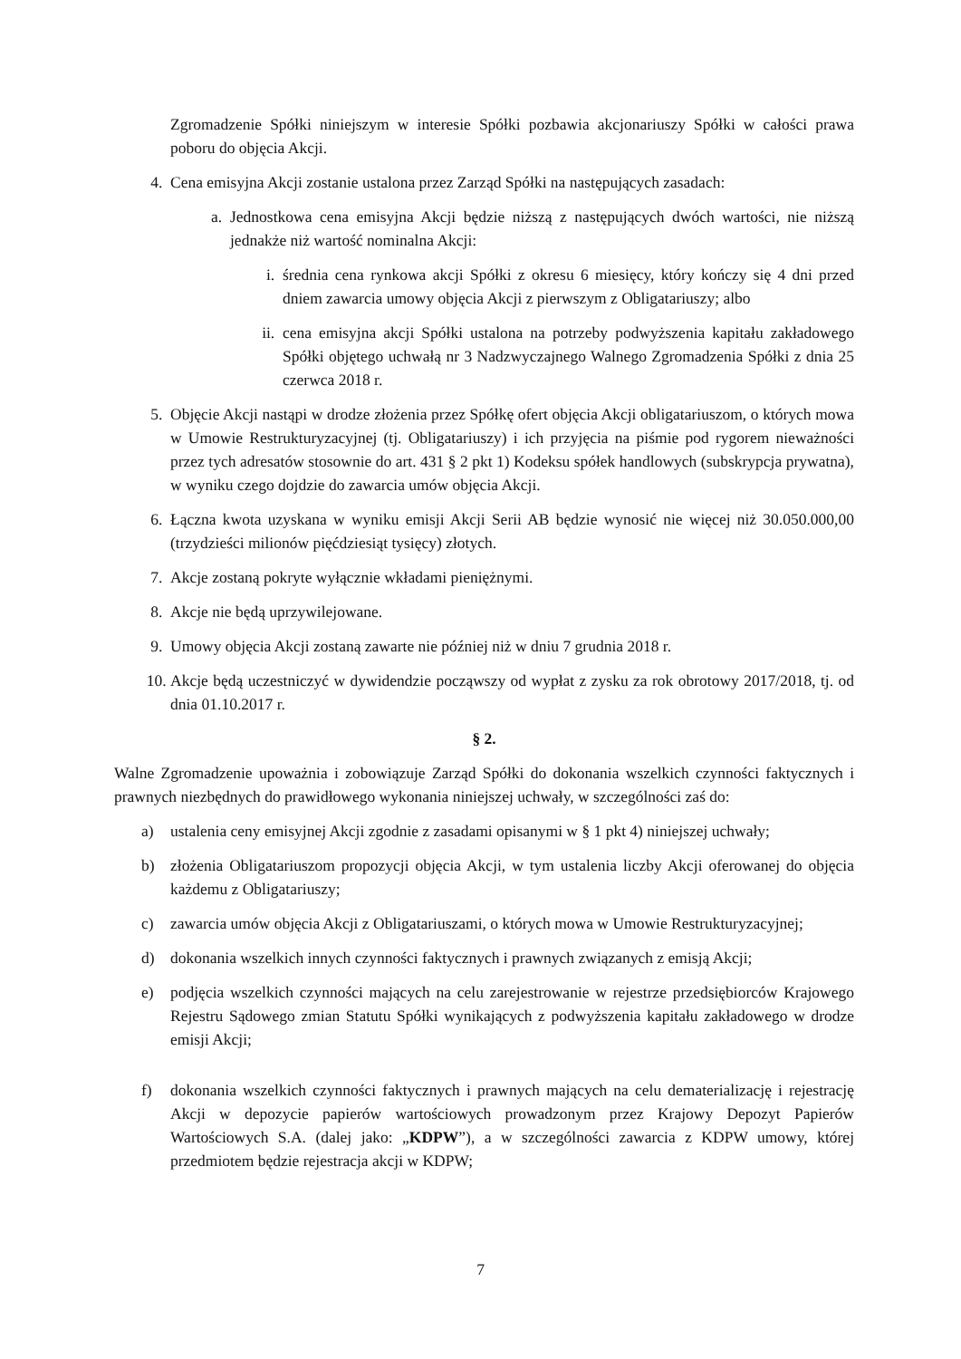Zgromadzenie Spółki niniejszym w interesie Spółki pozbawia akcjonariuszy Spółki w całości prawa poboru do objęcia Akcji.
4. Cena emisyjna Akcji zostanie ustalona przez Zarząd Spółki na następujących zasadach:
a. Jednostkowa cena emisyjna Akcji będzie niższą z następujących dwóch wartości, nie niższą jednakże niż wartość nominalna Akcji:
i. średnia cena rynkowa akcji Spółki z okresu 6 miesięcy, który kończy się 4 dni przed dniem zawarcia umowy objęcia Akcji z pierwszym z Obligatariuszy; albo
ii. cena emisyjna akcji Spółki ustalona na potrzeby podwyższenia kapitału zakładowego Spółki objętego uchwałą nr 3 Nadzwyczajnego Walnego Zgromadzenia Spółki z dnia 25 czerwca 2018 r.
5. Objęcie Akcji nastąpi w drodze złożenia przez Spółkę ofert objęcia Akcji obligatariuszom, o których mowa w Umowie Restrukturyzacyjnej (tj. Obligatariuszy) i ich przyjęcia na piśmie pod rygorem nieważności przez tych adresatów stosownie do art. 431 § 2 pkt 1) Kodeksu spółek handlowych (subskrypcja prywatna), w wyniku czego dojdzie do zawarcia umów objęcia Akcji.
6. Łączna kwota uzyskana w wyniku emisji Akcji Serii AB będzie wynosić nie więcej niż 30.050.000,00 (trzydzieści milionów pięćdziesiąt tysięcy) złotych.
7. Akcje zostaną pokryte wyłącznie wkładami pieniężnymi.
8. Akcje nie będą uprzywilejowane.
9. Umowy objęcia Akcji zostaną zawarte nie później niż w dniu 7 grudnia 2018 r.
10. Akcje będą uczestniczyć w dywidendzie począwszy od wypłat z zysku za rok obrotowy 2017/2018, tj. od dnia 01.10.2017 r.
§ 2.
Walne Zgromadzenie upoważnia i zobowiązuje Zarząd Spółki do dokonania wszelkich czynności faktycznych i prawnych niezbędnych do prawidłowego wykonania niniejszej uchwały, w szczególności zaś do:
a) ustalenia ceny emisyjnej Akcji zgodnie z zasadami opisanymi w § 1 pkt 4) niniejszej uchwały;
b) złożenia Obligatariuszom propozycji objęcia Akcji, w tym ustalenia liczby Akcji oferowanej do objęcia każdemu z Obligatariuszy;
c) zawarcia umów objęcia Akcji z Obligatariuszami, o których mowa w Umowie Restrukturyzacyjnej;
d) dokonania wszelkich innych czynności faktycznych i prawnych związanych z emisją Akcji;
e) podjęcia wszelkich czynności mających na celu zarejestrowanie w rejestrze przedsiębiorców Krajowego Rejestru Sądowego zmian Statutu Spółki wynikających z podwyższenia kapitału zakładowego w drodze emisji Akcji;
f) dokonania wszelkich czynności faktycznych i prawnych mających na celu dematerializację i rejestrację Akcji w depozycie papierów wartościowych prowadzonym przez Krajowy Depozyt Papierów Wartościowych S.A. (dalej jako: „KDPW”), a w szczególności zawarcia z KDPW umowy, której przedmiotem będzie rejestracja akcji w KDPW;
7